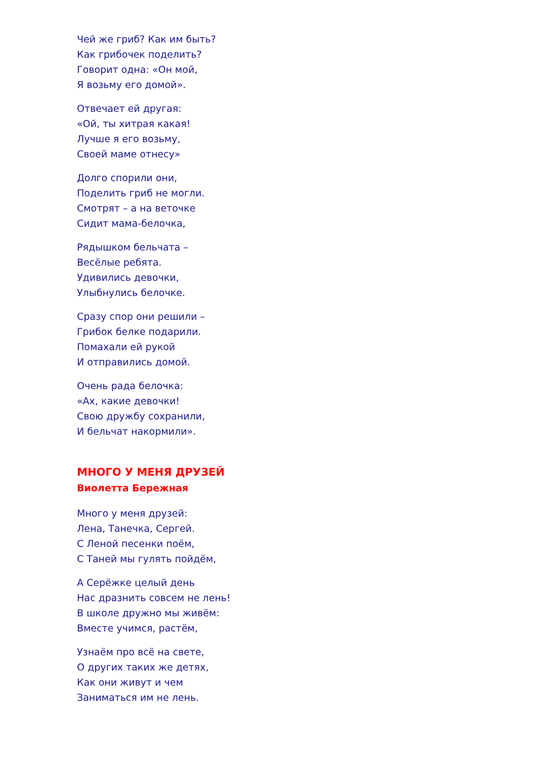Чей же гриб? Как им быть?
Как грибочек поделить?
Говорит одна: «Он мой,
Я возьму его домой».
Отвечает ей другая:
«Ой, ты хитрая какая!
Лучше я его возьму,
Своей маме отнесу»
Долго спорили они,
Поделить гриб не могли.
Смотрят – а на веточке
Сидит мама-белочка,
Рядышком бельчата –
Весёлые ребята.
Удивились девочки,
Улыбнулись белочке.
Сразу спор они решили –
Грибок белке подарили.
Помахали ей рукой
И отправились домой.
Очень рада белочка:
«Ах, какие девочки!
Свою дружбу сохранили,
И бельчат накормили».
МНОГО У МЕНЯ ДРУЗЕЙ
Виолетта Бережная
Много у меня друзей:
Лена, Танечка, Сергей.
С Леной песенки поём,
С Таней мы гулять пойдём,
А Серёжке целый день
Нас дразнить совсем не лень!
В школе дружно мы живём:
Вместе учимся, растём,
Узнаём про всё на свете,
О других таких же детях,
Как они живут и чем
Заниматься им не лень.